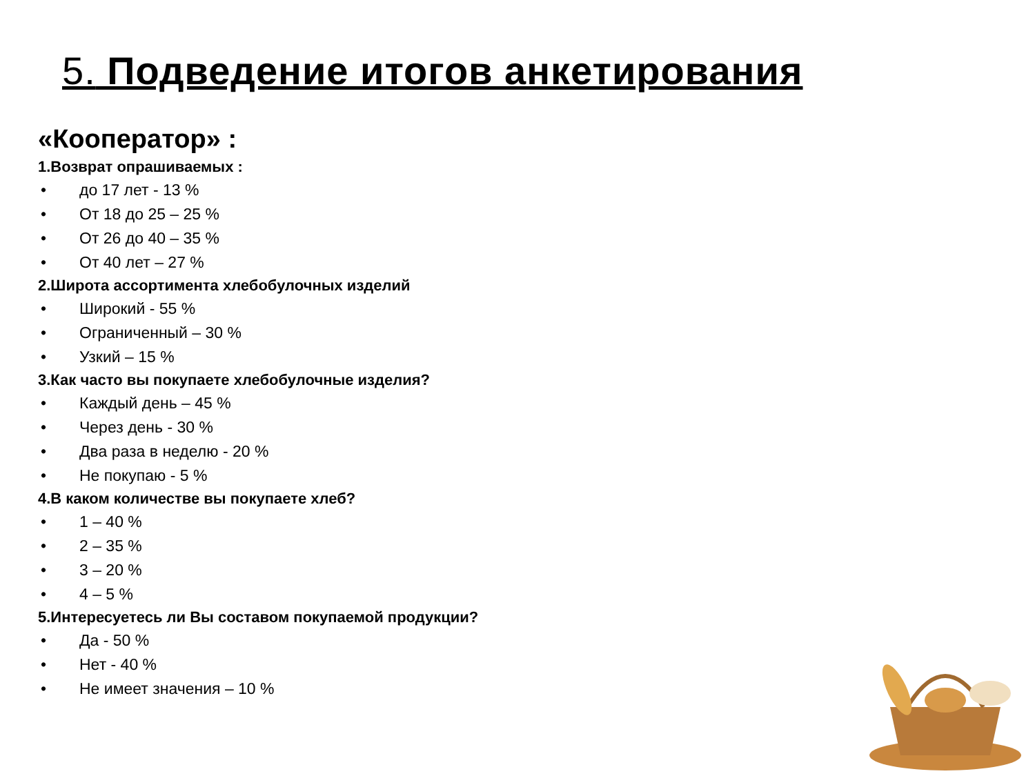5. Подведение итогов анкетирования
«Кооператор» :
1.Возврат опрашиваемых :
• до 17 лет - 13 %
• От 18 до 25 – 25 %
• От 26 до 40 – 35 %
• От 40 лет – 27 %
2.Широта ассортимента хлебобулочных изделий
• Широкий - 55 %
• Ограниченный – 30 %
• Узкий – 15 %
3.Как часто вы покупаете хлебобулочные изделия?
• Каждый день – 45 %
• Через день - 30 %
• Два раза в неделю - 20 %
• Не покупаю - 5 %
4.В каком количестве вы покупаете хлеб?
• 1 – 40 %
• 2 – 35 %
• 3 – 20 %
• 4 – 5 %
5.Интересуетесь ли Вы составом покупаемой продукции?
• Да - 50 %
• Нет - 40 %
• Не имеет значения – 10 %